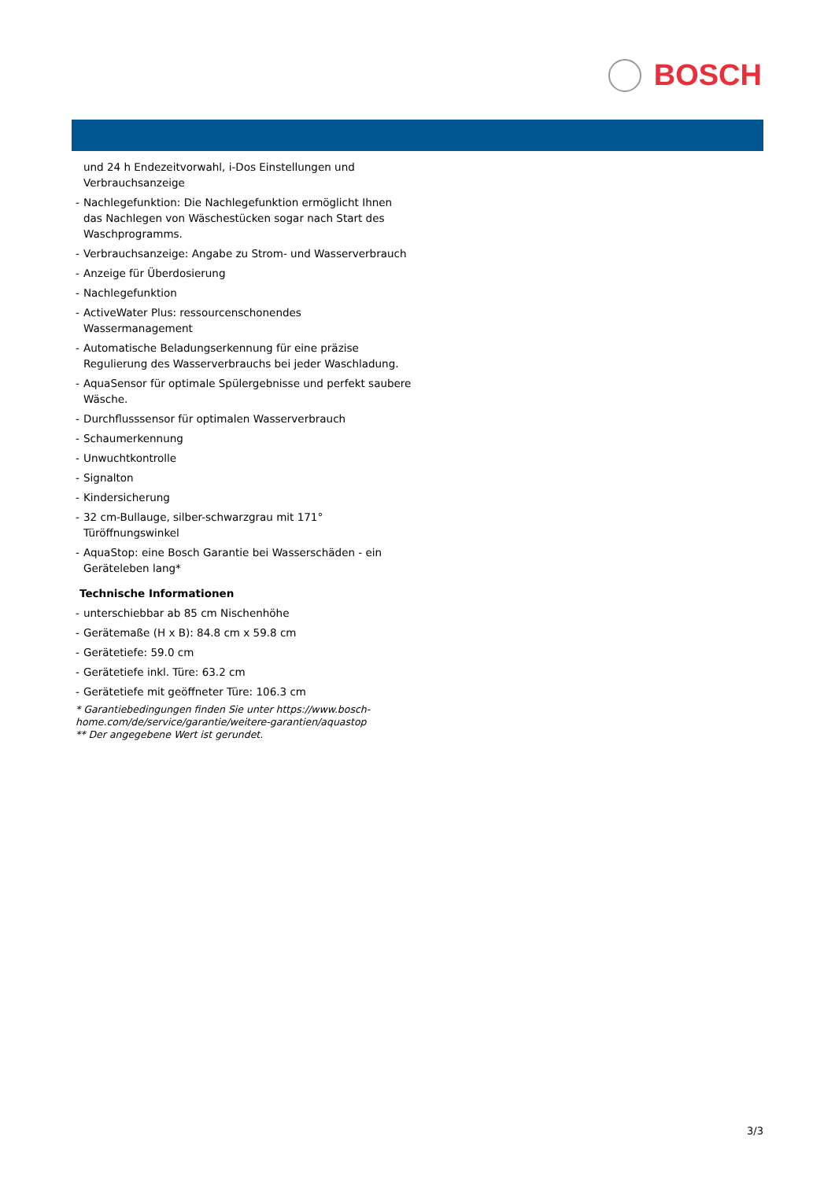BOSCH
und 24 h Endezeitvorwahl, i-Dos Einstellungen und Verbrauchsanzeige
- Nachlegefunktion: Die Nachlegefunktion ermöglicht Ihnen das Nachlegen von Wäschestücken sogar nach Start des Waschprogramms.
- Verbrauchsanzeige: Angabe zu Strom- und Wasserverbrauch
- Anzeige für Überdosierung
- Nachlegefunktion
- ActiveWater Plus: ressourcenschonendes Wassermanagement
- Automatische Beladungserkennung für eine präzise Regulierung des Wasserverbrauchs bei jeder Waschladung.
- AquaSensor für optimale Spülergebnisse und perfekt saubere Wäsche.
- Durchflusssensor für optimalen Wasserverbrauch
- Schaumerkennung
- Unwuchtkontrolle
- Signalton
- Kindersicherung
- 32 cm-Bullauge, silber-schwarzgrau mit 171° Türöffnungswinkel
- AquaStop: eine Bosch Garantie bei Wasserschäden - ein Geräteleben lang*
Technische Informationen
- unterschiebbar ab 85 cm Nischenhöhe
- Gerätemaße (H x B): 84.8 cm x 59.8 cm
- Gerätetiefe: 59.0 cm
- Gerätetiefe inkl. Türe: 63.2 cm
- Gerätetiefe mit geöffneter Türe: 106.3 cm
* Garantiebedingungen finden Sie unter https://www.bosch-home.com/de/service/garantie/weitere-garantien/aquastop
** Der angegebene Wert ist gerundet.
3/3